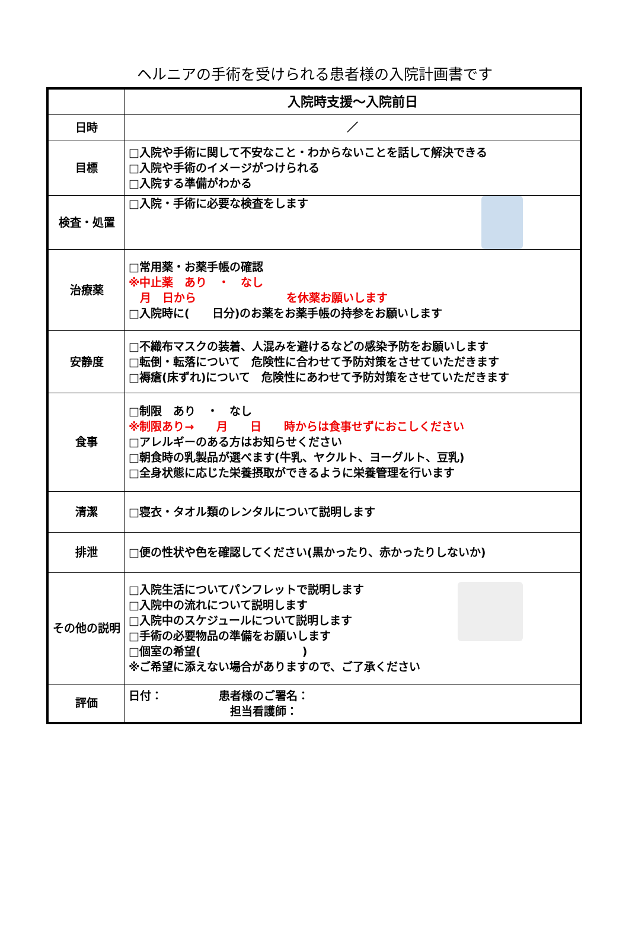ヘルニアの手術を受けられる患者様の入院計画書です
| | 入院時支援～入院前日 |
| 日時 | ／ |
| 目標 | □入院や手術に関して不安なこと・わからないことを話して解決できる □入院や手術のイメージがつけられる □入院する準備がわかる |
| 検査・処置 | □入院・手術に必要な検査をします |
| 治療薬 | □常用薬・お薬手帳の確認 ※中止薬 あり ・ なし 月 日から を休薬お願いします □入院時に( 日分)のお薬をお薬手帳の持参をお願いします |
| 安静度 | □不織布マスクの装着、人混みを避けるなどの感染予防をお願いします □転倒・転落について 危険性に合わせて予防対策をさせていただきます □褥瘡(床ずれ)について 危険性にあわせて予防対策をさせていただきます |
| 食事 | □制限 あり ・ なし ※制限あり→ 月 日 時からは食事せずにおこしください □アレルギーのある方はお知らせください □朝食時の乳製品が選べます(牛乳、ヤクルト、ヨーグルト、豆乳) □全身状態に応じた栄養摂取ができるように栄養管理を行います |
| 清潔 | □寝衣・タオル類のレンタルについて説明します |
| 排泄 | □便の性状や色を確認してください(黒かったり、赤かったりしないか) |
| その他の説明 | □入院生活についてパンフレットで説明します □入院中の流れについて説明します □入院中のスケジュールについて説明します □手術の必要物品の準備をお願いします □個室の希望( ) ※ご希望に添えない場合がありますので、ご了承ください |
| 評価 | 日付： 患者様のご署名： 担当看護師： |